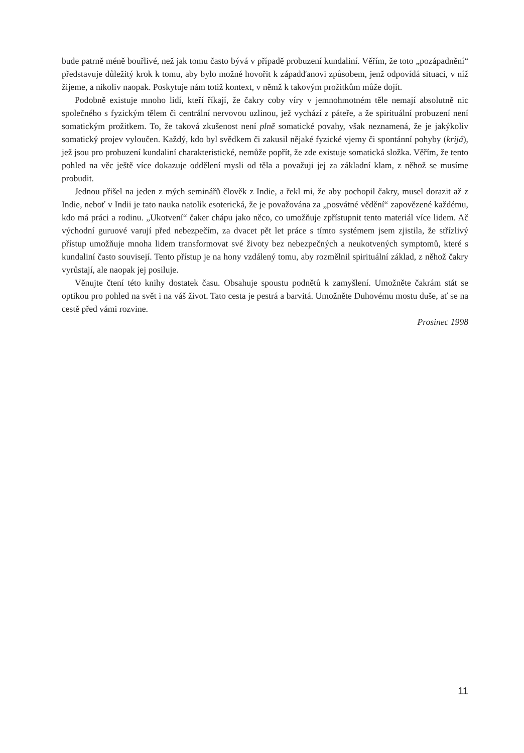bude patrně méně bouřlivé, než jak tomu často bývá v případě probuzení kundaliní. Věřím, že toto „pozápadnění“ představuje důležitý krok k tomu, aby bylo možné hovořit k západďanovi způsobem, jenž odpovídá situaci, v níž žijeme, a nikoliv naopak. Poskytuje nám totiž kontext, v němž k takovým prožitkům může dojít.
Podobně existuje mnoho lidí, kteří říkají, že čakry coby víry v jemnohmotném těle nemají absolutně nic společného s fyzickým tělem či centrální nervovou uzlinou, jež vychází z páteře, a že spirituální probuzení není somatickým prožitkem. To, že taková zkušenost není plně somatické povahy, však neznamená, že je jakýkoliv somatický projev vyloučen. Každý, kdo byl svědkem či zakusil nějaké fyzické vjemy či spontánní pohyby (krijá), jež jsou pro probuzení kundaliní charakteristické, nemůže popřít, že zde existuje somatická složka. Věřím, že tento pohled na věc ještě více dokazuje oddělení mysli od těla a považuji jej za základní klam, z něhož se musíme probudit.
Jednou přišel na jeden z mých seminářů člověk z Indie, a řekl mi, že aby pochopil čakry, musel dorazit až z Indie, neboť v Indii je tato nauka natolik esoterická, že je považována za „posvátné vědění“ zapovězené každému, kdo má práci a rodinu. „Ukotvení“ čaker chápu jako něco, co umožňuje zpřístupnit tento materiál více lidem. Ač východní guruové varují před nebezpečím, za dvacet pět let práce s tímto systémem jsem zjistila, že střízlivý přístup umožňuje mnoha lidem transformovat své životy bez nebezpečných a neukotvených symptomů, které s kundaliní často souvisejí. Tento přístup je na hony vzdálený tomu, aby rozmělnil spirituální základ, z něhož čakry vyrůstají, ale naopak jej posiluje.
Věnujte čtení této knihy dostatek času. Obsahuje spoustu podnětů k zamyšlení. Umožněte čakrám stát se optikou pro pohled na svět i na váš život. Tato cesta je pestrá a barvitá. Umožněte Duhovému mostu duše, ať se na cestě před vámi rozvine.
Prosinec 1998
11